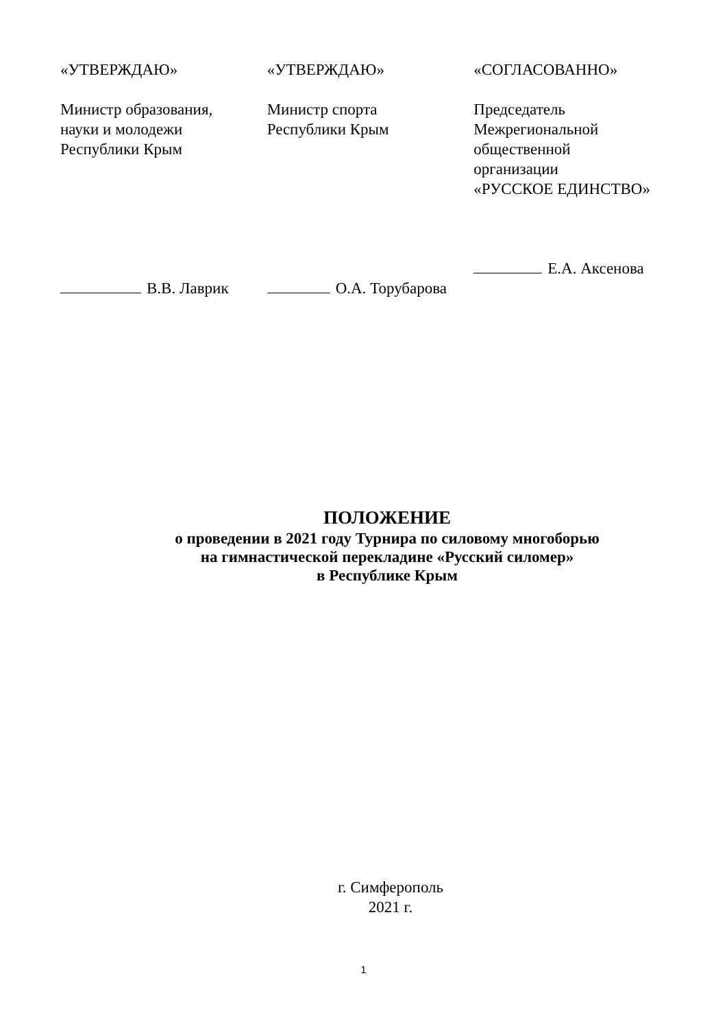«УТВЕРЖДАЮ»
Министр образования,
науки и молодежи
Республики Крым
В.В. Лаврик
«УТВЕРЖДАЮ»
Министр спорта
Республики Крым
О.А. Торубарова
«СОГЛАСОВАННО»
Председатель
Межрегиональной
общественной
организации
«РУССКОЕ ЕДИНСТВО»
Е.А. Аксенова
ПОЛОЖЕНИЕ
о проведении в 2021 году Турнира по силовому многоборью
на гимнастической перекладине «Русский силомер»
в Республике Крым
г. Симферополь
2021 г.
1